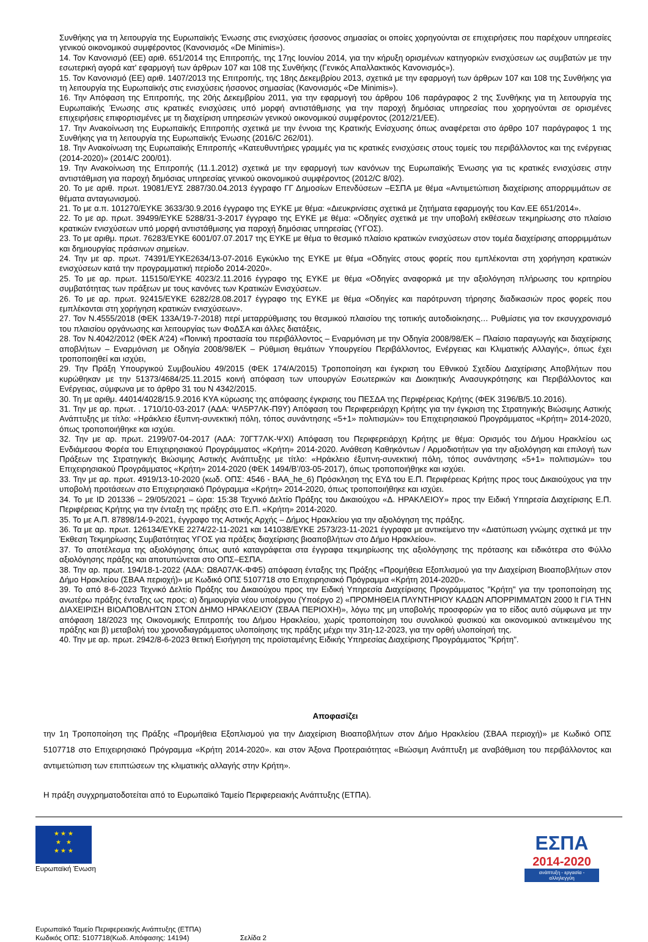Συνθήκης για τη λειτουργία της Ευρωπαϊκής Ένωσης στις ενισχύσεις ήσσονος σημασίας οι οποίες χορηγούνται σε επιχειρήσεις που παρέχουν υπηρεσίες γενικού οικονομικού συμφέροντος (Κανονισμός «De Minimis»).
14. Τον Κανονισμό (ΕΕ) αριθ. 651/2014 της Επιτροπής, της 17ης Ιουνίου 2014, για την κήρυξη ορισμένων κατηγοριών ενισχύσεων ως συμβατών με την εσωτερική αγορά κατ' εφαρμογή των άρθρων 107 και 108 της Συνθήκης (Γενικός Απαλλακτικός Κανονισμός»).
15. Τον Κανονισμό (ΕΕ) αριθ. 1407/2013 της Επιτροπής, της 18ης Δεκεμβρίου 2013, σχετικά με την εφαρμογή των άρθρων 107 και 108 της Συνθήκης για τη λειτουργία της Ευρωπαϊκής στις ενισχύσεις ήσσονος σημασίας (Κανονισμός «De Minimis»).
16. Την Απόφαση της Επιτροπής, της 20ής Δεκεμβρίου 2011, για την εφαρμογή του άρθρου 106 παράγραφος 2 της Συνθήκης για τη λειτουργία της Ευρωπαϊκής Ένωσης στις κρατικές ενισχύσεις υπό μορφή αντιστάθμισης για την παροχή δημόσιας υπηρεσίας που χορηγούνται σε ορισμένες επιχειρήσεις επιφορτισμένες με τη διαχείριση υπηρεσιών γενικού οικονομικού συμφέροντος (2012/21/ΕΕ).
17. Την Ανακοίνωση της Ευρωπαϊκής Επιτροπής σχετικά με την έννοια της Κρατικής Ενίσχυσης όπως αναφέρεται στο άρθρο 107 παράγραφος 1 της Συνθήκης για τη λειτουργία της Ευρωπαϊκής Ένωσης (2016/C 262/01).
18. Την Ανακοίνωση της Ευρωπαϊκής Επιτροπής «Κατευθυντήριες γραμμές για τις κρατικές ενισχύσεις στους τομείς του περιβάλλοντος και της ενέργειας (2014-2020)» (2014/C 200/01).
19. Την Ανακοίνωση της Επιτροπής (11.1.2012) σχετικά με την εφαρμογή των κανόνων της Ευρωπαϊκής Ένωσης για τις κρατικές ενισχύσεις στην αντιστάθμιση για παροχή δημόσιας υπηρεσίας γενικού οικονομικού συμφέροντος (2012/C 8/02).
20. Το με αριθ. πρωτ. 19081/ΕΥΣ 2887/30.04.2013 έγγραφο ΓΓ Δημοσίων Επενδύσεων –ΕΣΠΑ με θέμα «Αντιμετώπιση διαχείρισης απορριμμάτων σε θέματα ανταγωνισμού.
21. Το με α.π. 101270/ΕΥΚΕ 3633/30.9.2016 έγγραφο της ΕΥΚΕ με θέμα: «Διευκρινίσεις σχετικά με ζητήματα εφαρμογής του Καν.ΕΕ 651/2014».
22. Το με αρ. πρωτ. 39499/ΕΥΚΕ 5288/31-3-2017 έγγραφο της ΕΥΚΕ με θέμα: «Οδηγίες σχετικά με την υποβολή εκθέσεων τεκμηρίωσης στο πλαίσιο κρατικών ενισχύσεων υπό μορφή αντιστάθμισης για παροχή δημόσιας υπηρεσίας (ΥΓΟΣ).
23. Το με αριθμ. πρωτ. 76283/ΕΥΚΕ 6001/07.07.2017 της ΕΥΚΕ με θέμα το θεσμικό πλαίσιο κρατικών ενισχύσεων στον τομέα διαχείρισης απορριμμάτων και δημιουργίας πράσινων σημείων.
24. Την με αρ. πρωτ. 74391/ΕΥΚΕ2634/13-07-2016 Εγκύκλιο της ΕΥΚΕ με θέμα «Οδηγίες στους φορείς που εμπλέκονται στη χορήγηση κρατικών ενισχύσεων κατά την προγραμματική περίοδο 2014-2020».
25. Το με αρ. πρωτ. 115150/ΕΥΚΕ 4023/2.11.2016 έγγραφο της ΕΥΚΕ με θέμα «Οδηγίες αναφορικά με την αξιολόγηση πλήρωσης του κριτηρίου συμβατότητας των πράξεων με τους κανόνες των Κρατικών Ενισχύσεων.
26. Το με αρ. πρωτ. 92415/ΕΥΚΕ 6282/28.08.2017 έγγραφο της ΕΥΚΕ με θέμα «Οδηγίες και παρότρυνση τήρησης διαδικασιών προς φορείς που εμπλέκονται στη χορήγηση κρατικών ενισχύσεων».
27. Τον Ν.4555/2018 (ΦΕΚ 133Α/19-7-2018) περί μεταρρύθμισης του θεσμικού πλαισίου της τοπικής αυτοδιοίκησης… Ρυθμίσεις για τον εκσυγχρονισμό του πλαισίου οργάνωσης και λειτουργίας των ΦοΔΣΑ και άλλες διατάξεις,
28. Τον Ν.4042/2012 (ΦΕΚ Α’24) «Ποινική προστασία του περιβάλλοντος – Εναρμόνιση με την Οδηγία 2008/98/ΕΚ – Πλαίσιο παραγωγής και διαχείρισης αποβλήτων – Εναρμόνιση με Οδηγία 2008/98/ΕΚ – Ρύθμιση θεμάτων Υπουργείου Περιβάλλοντος, Ενέργειας και Κλιματικής Αλλαγής», όπως έχει τροποποιηθεί και ισχύει,
29. Την Πράξη Υπουργικού Συμβουλίου 49/2015 (ΦΕΚ 174/Α/2015) Τροποποίηση και έγκριση του Εθνικού Σχεδίου Διαχείρισης Αποβλήτων που κυρώθηκαν με την 51373/4684/25.11.2015 κοινή απόφαση των υπουργών Εσωτερικών και Διοικητικής Ανασυγκρότησης και Περιβάλλοντος και Ενέργειας, σύμφωνα με το άρθρο 31 του Ν 4342/2015.
30. Τη με αριθμ. 44014/4028/15.9.2016 ΚΥΑ κύρωσης της απόφασης έγκρισης του ΠΕΣΔΑ της Περιφέρειας Κρήτης (ΦΕΚ 3196/Β/5.10.2016).
31. Την με αρ. πρωτ. . 1710/10-03-2017 (ΑΔΑ: ΨΛ5Ρ7ΛΚ-Π9Υ) Απόφαση του Περιφερειάρχη Κρήτης για την έγκριση της Στρατηγικής Βιώσιμης Αστικής Ανάπτυξης με τίτλο: «Ηράκλειο έξυπνη-συνεκτική πόλη, τόπος συνάντησης «5+1» πολιτισμών» του Επιχειρησιακού Προγράμματος «Κρήτη» 2014-2020, όπως τροποποιήθηκε και ισχύει.
32. Την με αρ. πρωτ. 2199/07-04-2017 (ΑΔΑ: 70ΓΤ7ΛΚ-ΨΧΙ) Απόφαση του Περιφερειάρχη Κρήτης με θέμα: Ορισμός του Δήμου Ηρακλείου ως Ενδιάμεσου Φορέα του Επιχειρησιακού Προγράμματος «Κρήτη» 2014-2020. Ανάθεση Καθηκόντων / Αρμοδιοτήτων για την αξιολόγηση και επιλογή των Πράξεων της Στρατηγικής Βιώσιμης Αστικής Ανάπτυξης με τίτλο: «Ηράκλειο έξυπνη-συνεκτική πόλη, τόπος συνάντησης «5+1» πολιτισμών» του Επιχειρησιακού Προγράμματος «Κρήτη» 2014-2020 (ΦΕΚ 1494/Β’/03-05-2017), όπως τροποποιήθηκε και ισχύει.
33. Την με αρ. πρωτ. 4919/13-10-2020 (κωδ. ΟΠΣ: 4546 - ΒΑΑ_he_6) Πρόσκληση της ΕΥΔ του Ε.Π. Περιφέρειας Κρήτης προς τους Δικαιούχους για την υποβολή προτάσεων στο Επιχειρησιακό Πρόγραμμα «Κρήτη» 2014-2020, όπως τροποποιήθηκε και ισχύει.
34. Το με ID 201336 – 29/05/2021 – ώρα: 15:38 Τεχνικό Δελτίο Πράξης του Δικαιούχου «Δ. ΗΡΑΚΛΕΙΟΥ» προς την Ειδική Υπηρεσία Διαχείρισης Ε.Π. Περιφέρειας Κρήτης για την ένταξη της πράξης στο Ε.Π. «Κρήτη» 2014-2020.
35. Το με Α.Π. 87898/14-9-2021, έγγραφο της Αστικής Αρχής – Δήμος Ηρακλείου για την αξιολόγηση της πράξης.
36. Τα με αρ. πρωτ. 126134/ΕΥΚΕ 2274/22-11-2021 και 141038/ΕΥΚΕ 2573/23-11-2021 έγγραφα με αντικείμενο την «Διατύπωση γνώμης σχετικά με την Έκθεση Τεκμηρίωσης Συμβατότητας ΥΓΟΣ για πράξεις διαχείρισης βιοαποβλήτων στο Δήμο Ηρακλείου».
37. Το αποτέλεσμα της αξιολόγησης όπως αυτό καταγράφεται στα έγγραφα τεκμηρίωσης της αξιολόγησης της πρότασης και ειδικότερα στο Φύλλο αξιολόγησης πράξης και αποτυπώνεται στο ΟΠΣ–ΕΣΠΑ.
38. Την αρ. πρωτ. 194/18-1-2022 (ΑΔΑ: Ω8Α07ΛΚ-ΦΦ5) απόφαση ένταξης της Πράξης «Προμήθεια Εξοπλισμού για την Διαχείριση Βιοαποβλήτων στον Δήμο Ηρακλείου (ΣΒΑΑ περιοχή)» με Κωδικό ΟΠΣ 5107718 στο Επιχειρησιακό Πρόγραμμα «Κρήτη 2014-2020».
39. Το από 8-6-2023 Τεχνικό Δελτίο Πράξης του Δικαιούχου προς την Ειδική Υπηρεσία Διαχείρισης Προγράμματος "Κρήτη" για την τροποποίηση της ανωτέρω πράξης ένταξης ως προς: α) δημιουργία νέου υποέργου (Υποέργο 2) «ΠΡΟΜΗΘΕΙΑ ΠΛΥΝΤΗΡΙΟΥ ΚΑΔΩΝ ΑΠΟΡΡΙΜΜΑΤΩΝ 2000 lt ΓΙΑ ΤΗΝ ΔΙΑΧΕΙΡΙΣΗ ΒΙΟΑΠΟΒΛΗΤΩΝ ΣΤΟΝ ΔΗΜΟ ΗΡΑΚΛΕΙΟΥ (ΣΒΑΑ ΠΕΡΙΟΧΗ)», λόγω της μη υποβολής προσφορών για το είδος αυτό σύμφωνα με την απόφαση 18/2023 της Οικονομικής Επιτροπής του Δήμου Ηρακλείου, χωρίς τροποποίηση του συνολικού φυσικού και οικονομικού αντικειμένου της πράξης και β) μεταβολή του χρονοδιαγράμματος υλοποίησης της πράξης μέχρι την 31η-12-2023, για την ορθή υλοποίησή της.
40. Την με αρ. πρωτ. 2942/8-6-2023 θετική Εισήγηση της προϊσταμένης Ειδικής Υπηρεσίας Διαχείρισης Προγράμματος "Κρήτη".
Αποφασίζει
την 1η Τροποποίηση της Πράξης «Προμήθεια Εξοπλισμού για την Διαχείριση Βιοαποβλήτων στον Δήμο Ηρακλείου (ΣΒΑΑ περιοχή)» με Κωδικό ΟΠΣ 5107718 στο Επιχειρησιακό Πρόγραμμα «Κρήτη 2014-2020». και στον Άξονα Προτεραιότητας «Βιώσιμη Ανάπτυξη με αναβάθμιση του περιβάλλοντος και αντιμετώπιση των επιπτώσεων της κλιματικής αλλαγής στην Κρήτη».
Η πράξη συγχρηματοδοτείται από το Ευρωπαϊκό Ταμείο Περιφερειακής Ανάπτυξης (ΕΤΠΑ).
★ ★ ★
★ ★
★ ★ ★
Ευρωπαϊκή Ένωση
ΕΣΠΑ
2014-2020
ανάπτυξη - εργασία - αλληλεγγύη
Ευρωπαϊκό Ταμείο Περιφερειακής Ανάπτυξης (ΕΤΠΑ)
Κωδικός ΟΠΣ: 5107718(Κωδ. Απόφασης: 14194) Σελίδα 2